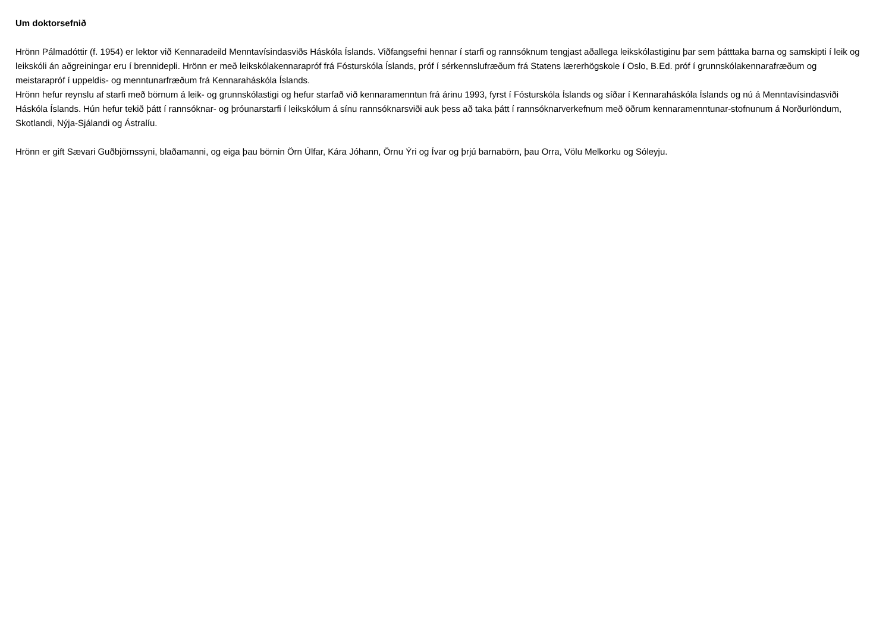Um doktorsefnið
Hrönn Pálmadóttir (f. 1954) er lektor við Kennaradeild Menntavísindasviðs Háskóla Íslands. Viðfangsefni hennar í starfi og rannsóknum tengjast aðallega leikskólastiginu þar sem þátttaka barna og samskipti í leik og leikskóli án aðgreiningar eru í brennidepli. Hrönn er með leikskólakennarapróf frá Fósturskóla Íslands, próf í sérkennslufræðum frá Statens lærerhögskole í Oslo, B.Ed. próf í grunnskólakennarafræðum og meistarapróf í uppeldis- og menntunarfræðum frá Kennaraháskóla Íslands.
Hrönn hefur reynslu af starfi með börnum á leik- og grunnskólastigi og hefur starfað við kennaramenntun frá árinu 1993, fyrst í Fósturskóla Íslands og síðar í Kennaraháskóla Íslands og nú á Menntavísindasviði Háskóla Íslands. Hún hefur tekið þátt í rannsóknar- og þróunarstarfi í leikskólum á sínu rannsóknarsviði auk þess að taka þátt í rannsóknarverkefnum með öðrum kennaramenntunar-stofnunum á Norðurlöndum, Skotlandi, Nýja-Sjálandi og Ástralíu.
Hrönn er gift Sævari Guðbjörnssyni, blaðamanni, og eiga þau börnin Örn Úlfar, Kára Jóhann, Örnu Ýri og Ívar og þrjú barnabörn, þau Orra, Völu Melkorku og Sóleyju.